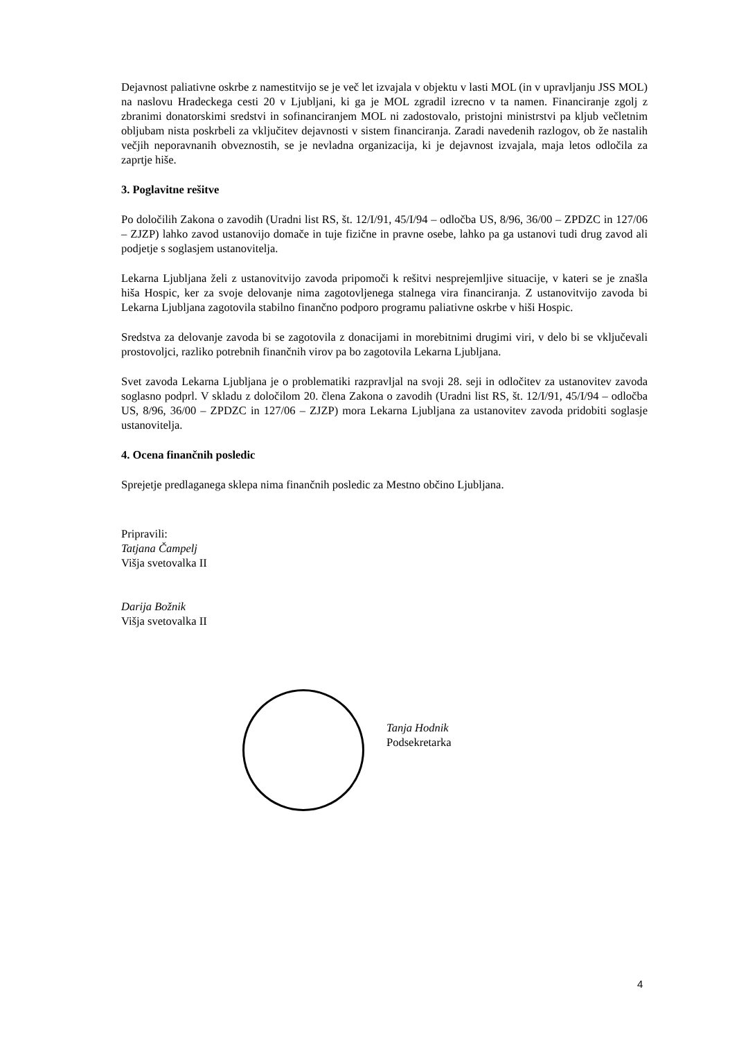Dejavnost paliativne oskrbe z namestitvijo se je več let izvajala v objektu v lasti MOL (in v upravljanju JSS MOL) na naslovu Hradeckega cesti 20 v Ljubljani, ki ga je MOL zgradil izrecno v ta namen. Financiranje zgolj z zbranimi donatorskimi sredstvi in sofinanciranjem MOL ni zadostovalo, pristojni ministrstvi pa kljub večletnim obljubam nista poskrbeli za vključitev dejavnosti v sistem financiranja. Zaradi navedenih razlogov, ob že nastalih večjih neporavnanih obveznostih, se je nevladna organizacija, ki je dejavnost izvajala, maja letos odločila za zaprtje hiše.
3. Poglavitne rešitve
Po določilih Zakona o zavodih (Uradni list RS, št. 12/I/91, 45/I/94 – odločba US, 8/96, 36/00 – ZPDZC in 127/06 – ZJZP) lahko zavod ustanovijo domače in tuje fizične in pravne osebe, lahko pa ga ustanovi tudi drug zavod ali podjetje s soglasjem ustanovitelja.
Lekarna Ljubljana želi z ustanovitvijo zavoda pripomoči k rešitvi nesprejemljive situacije, v kateri se je znašla hiša Hospic, ker za svoje delovanje nima zagotovljenega stalnega vira financiranja. Z ustanovitvijo zavoda bi Lekarna Ljubljana zagotovila stabilno finančno podporo programu paliativne oskrbe v hiši Hospic.
Sredstva za delovanje zavoda bi se zagotovila z donacijami in morebitnimi drugimi viri, v delo bi se vključevali prostovoljci, razliko potrebnih finančnih virov pa bo zagotovila Lekarna Ljubljana.
Svet zavoda Lekarna Ljubljana je o problematiki razpravljal na svoji 28. seji in odločitev za ustanovitev zavoda soglasno podprl. V skladu z določilom 20. člena Zakona o zavodih (Uradni list RS, št. 12/I/91, 45/I/94 – odločba US, 8/96, 36/00 – ZPDZC in 127/06 – ZJZP) mora Lekarna Ljubljana za ustanovitev zavoda pridobiti soglasje ustanovitelja.
4. Ocena finančnih posledic
Sprejetje predlaganega sklepa nima finančnih posledic za Mestno občino Ljubljana.
Pripravili:
Tatjana Čampelj
Višja svetovalka II
Darija Božnik
Višja svetovalka II
Tanja Hodnik
Podsekretarka
4